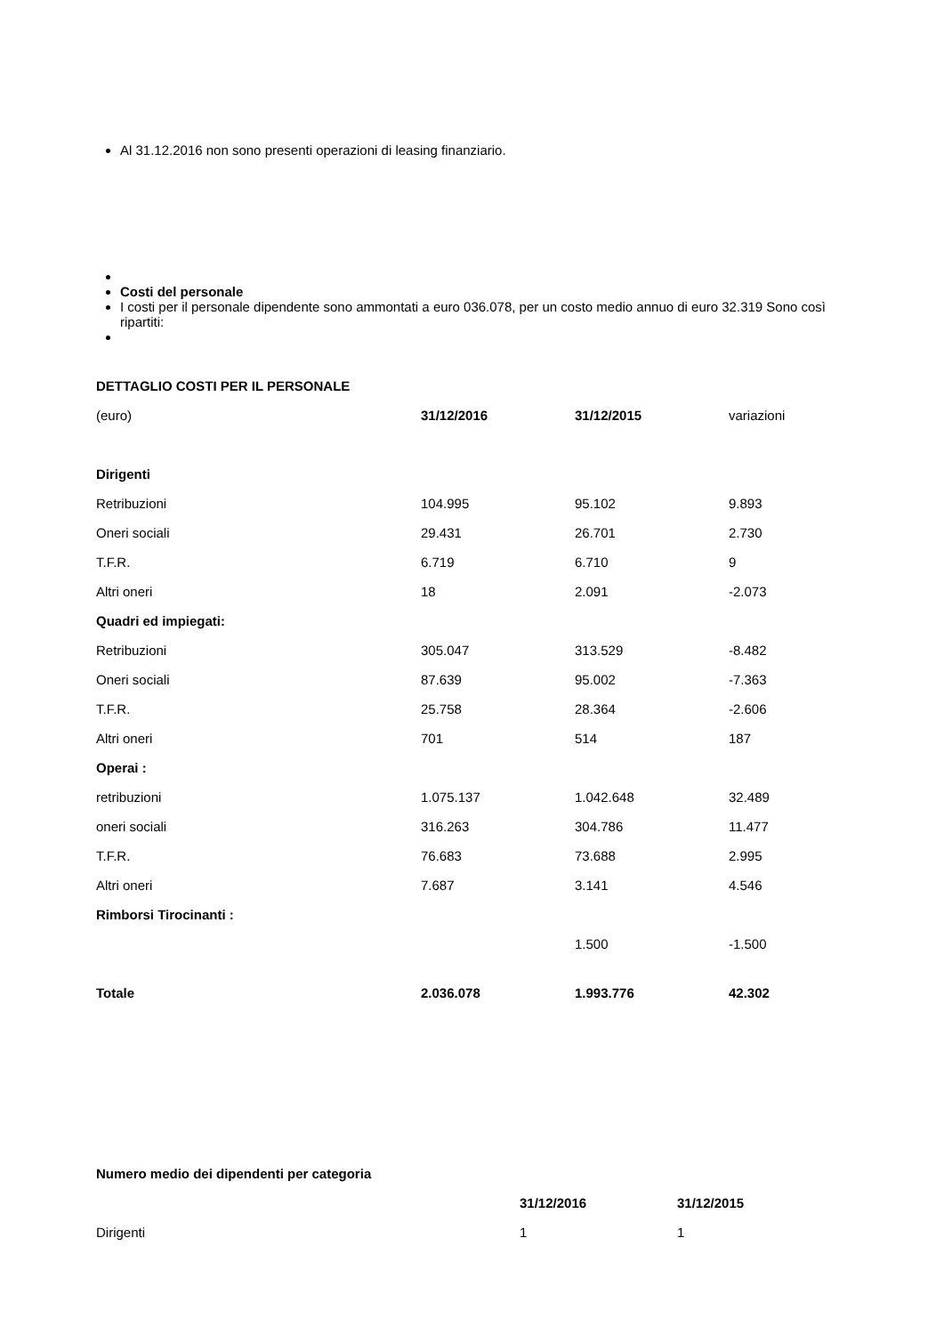Al 31.12.2016 non sono presenti operazioni di leasing finanziario.
Costi del personale
I costi per il personale dipendente sono ammontati a euro 036.078, per un costo medio annuo di euro 32.319 Sono così ripartiti:
| DETTAGLIO COSTI PER IL PERSONALE | | | |
| (euro) | 31/12/2016 | 31/12/2015 | variazioni |
| Dirigenti | | | |
| Retribuzioni | 104.995 | 95.102 | 9.893 |
| Oneri sociali | 29.431 | 26.701 | 2.730 |
| T.F.R. | 6.719 | 6.710 | 9 |
| Altri oneri | 18 | 2.091 | -2.073 |
| Quadri ed impiegati: | | | |
| Retribuzioni | 305.047 | 313.529 | -8.482 |
| Oneri sociali | 87.639 | 95.002 | -7.363 |
| T.F.R. | 25.758 | 28.364 | -2.606 |
| Altri oneri | 701 | 514 | 187 |
| Operai : | | | |
| retribuzioni | 1.075.137 | 1.042.648 | 32.489 |
| oneri sociali | 316.263 | 304.786 | 11.477 |
| T.F.R. | 76.683 | 73.688 | 2.995 |
| Altri oneri | 7.687 | 3.141 | 4.546 |
| Rimborsi Tirocinanti : | | | |
| | | 1.500 | -1.500 |
| Totale | 2.036.078 | 1.993.776 | 42.302 |
| Numero medio dei dipendenti per categoria | | |
| | 31/12/2016 | 31/12/2015 |
| Dirigenti | 1 | 1 |